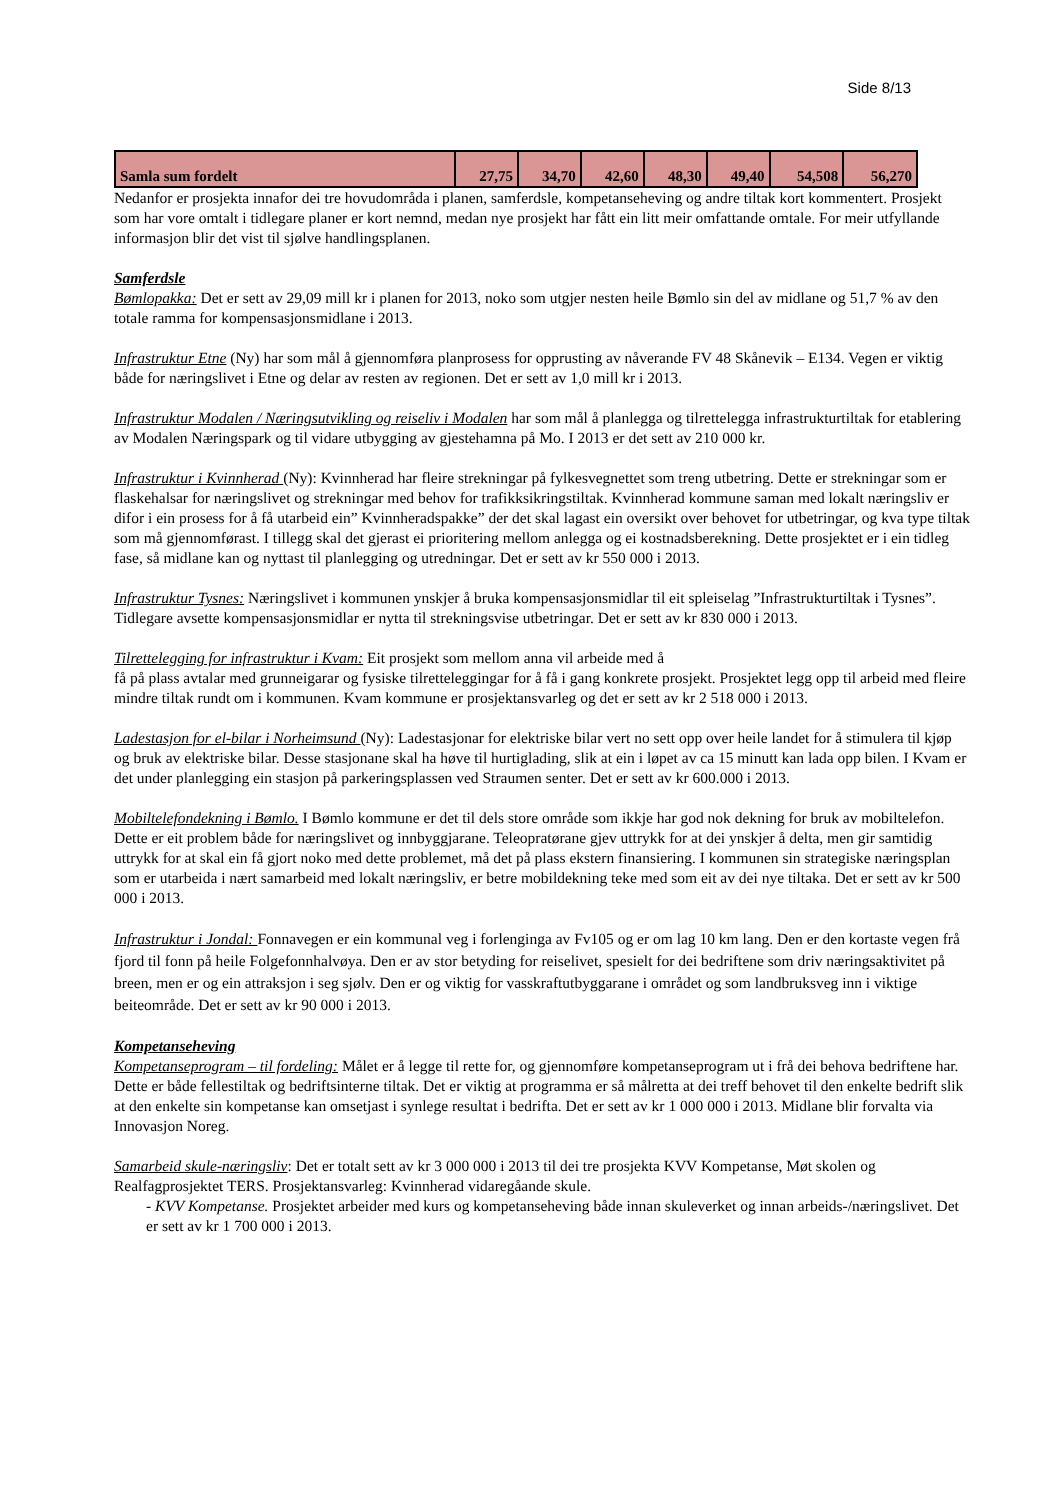Side 8/13
| Samla sum fordelt | 27,75 | 34,70 | 42,60 | 48,30 | 49,40 | 54,508 | 56,270 |
Nedanfor er prosjekta innafor dei tre hovudområda i planen, samferdsle, kompetanseheving og andre tiltak kort kommentert. Prosjekt som har vore omtalt i tidlegare planer er kort nemnd, medan nye prosjekt har fått ein litt meir omfattande omtale. For meir utfyllande informasjon blir det vist til sjølve handlingsplanen.
Samferdsle
Bømlopakka: Det er sett av 29,09 mill kr i planen for 2013, noko som utgjer nesten heile Bømlo sin del av midlane og 51,7 % av den totale ramma for kompensasjonsmidlane i 2013.
Infrastruktur Etne (Ny) har som mål å gjennomføra planprosess for opprusting av nåverande FV 48 Skånevik – E134. Vegen er viktig både for næringslivet i Etne og delar av resten av regionen. Det er sett av 1,0 mill kr i 2013.
Infrastruktur Modalen / Næringsutvikling og reiseliv i Modalen har som mål å planlegga og tilrettelegga infrastrukturtiltak for etablering av Modalen Næringspark og til vidare utbygging av gjestehamna på Mo. I 2013 er det sett av 210 000 kr.
Infrastruktur i Kvinnherad (Ny): Kvinnherad har fleire strekningar på fylkesvegnettet som treng utbetring. Dette er strekningar som er flaskehalsar for næringslivet og strekningar med behov for trafikksikringstiltak. Kvinnherad kommune saman med lokalt næringsliv er difor i ein prosess for å få utarbeid ein” Kvinnheradspakke” der det skal lagast ein oversikt over behovet for utbetringar, og kva type tiltak som må gjennomførast. I tillegg skal det gjerast ei prioritering mellom anlegga og ei kostnadsberekning. Dette prosjektet er i ein tidleg fase, så midlane kan og nyttast til planlegging og utredningar. Det er sett av kr 550 000 i 2013.
Infrastruktur Tysnes: Næringslivet i kommunen ynskjer å bruka kompensasjonsmidlar til eit spleiselag ”Infrastrukturtiltak i Tysnes”. Tidlegare avsette kompensasjonsmidlar er nytta til strekningsvise utbetringar. Det er sett av kr 830 000 i 2013.
Tilrettelegging for infrastruktur i Kvam: Eit prosjekt som mellom anna vil arbeide med å
få på plass avtalar med grunneigarar og fysiske tilretteleggingar for å få i gang konkrete prosjekt. Prosjektet legg opp til arbeid med fleire mindre tiltak rundt om i kommunen. Kvam kommune er prosjektansvarleg og det er sett av kr 2 518 000 i 2013.
Ladestasjon for el-bilar i Norheimsund (Ny): Ladestasjonar for elektriske bilar vert no sett opp over heile landet for å stimulera til kjøp og bruk av elektriske bilar. Desse stasjonane skal ha høve til hurtiglading, slik at ein i løpet av ca 15 minutt kan lada opp bilen. I Kvam er det under planlegging ein stasjon på parkeringsplassen ved Straumen senter. Det er sett av kr 600.000 i 2013.
Mobiltelefondekning i Bømlo. I Bømlo kommune er det til dels store område som ikkje har god nok dekning for bruk av mobiltelefon. Dette er eit problem både for næringslivet og innbyggjarane. Teleopratørane gjev uttrykk for at dei ynskjer å delta, men gir samtidig uttrykk for at skal ein få gjort noko med dette problemet, må det på plass ekstern finansiering. I kommunen sin strategiske næringsplan som er utarbeida i nært samarbeid med lokalt næringsliv, er betre mobildekning teke med som eit av dei nye tiltaka. Det er sett av kr 500 000 i 2013.
Infrastruktur i Jondal: Fonnavegen er ein kommunal veg i forlenginga av Fv105 og er om lag 10 km lang. Den er den kortaste vegen frå fjord til fonn på heile Folgefonnhalvøya. Den er av stor betyding for reiselivet, spesielt for dei bedriftene som driv næringsaktivitet på breen, men er og ein attraksjon i seg sjølv. Den er og viktig for vasskraftutbyggarane i området og som landbruksveg inn i viktige beiteområde. Det er sett av kr 90 000 i 2013.
Kompetanseheving
Kompetanseprogram – til fordeling: Målet er å legge til rette for, og gjennomføre kompetanseprogram ut i frå dei behova bedriftene har. Dette er både fellestiltak og bedriftsinterne tiltak. Det er viktig at programma er så målretta at dei treff behovet til den enkelte bedrift slik at den enkelte sin kompetanse kan omsetjast i synlege resultat i bedrifta. Det er sett av kr 1 000 000 i 2013. Midlane blir forvalta via Innovasjon Noreg.
Samarbeid skule-næringsliv: Det er totalt sett av kr 3 000 000 i 2013 til dei tre prosjekta KVV Kompetanse, Møt skolen og Realfagprosjektet TERS. Prosjektansvarleg: Kvinnherad vidaregåande skule.
- KVV Kompetanse. Prosjektet arbeider med kurs og kompetanseheving både innan skuleverket og innan arbeids-/næringslivet. Det er sett av kr 1 700 000 i 2013.